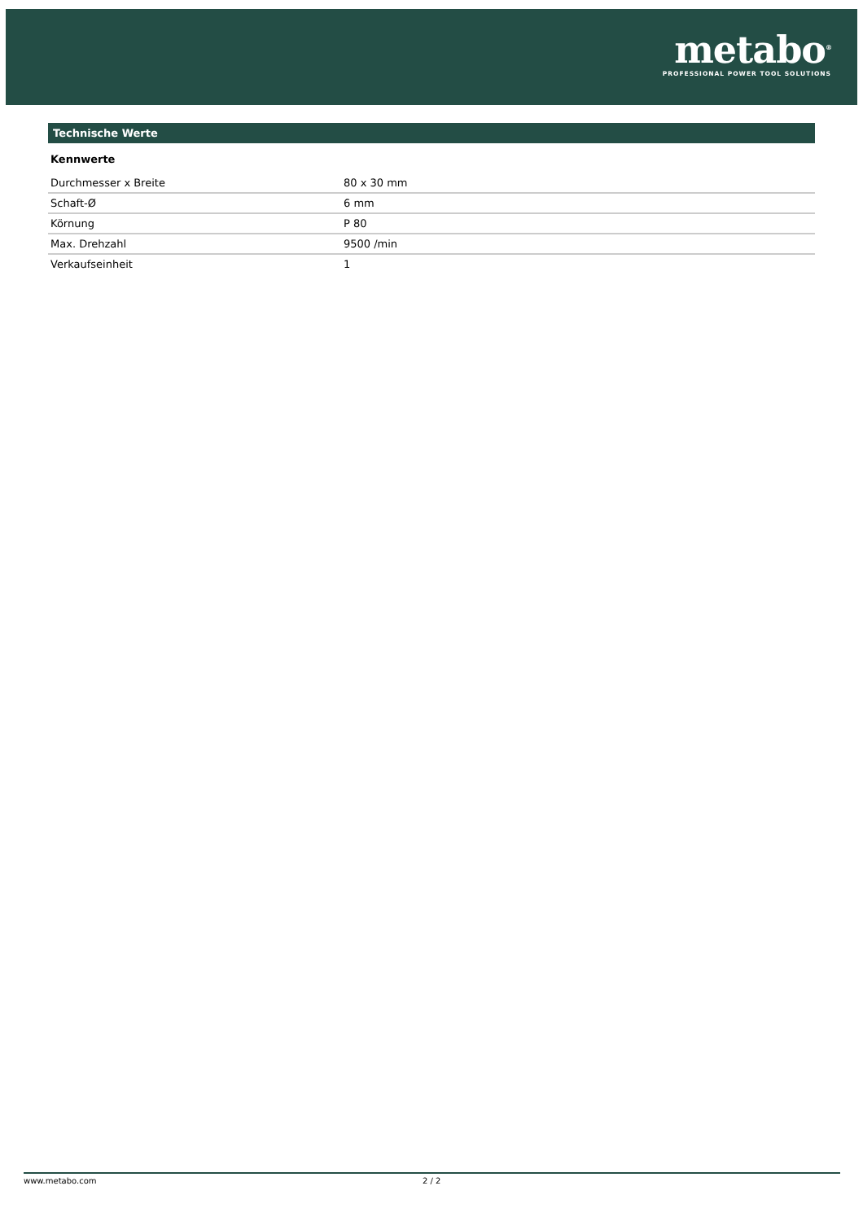metabo<sup>®</sup>
PROFESSIONAL POWER TOOL SOLUTIONS
Technische Werte
Kennwerte
| Durchmesser x Breite | 80 x 30 mm |
| Schaft-Ø | 6 mm |
| Körnung | P 80 |
| Max. Drehzahl | 9500 /min |
| Verkaufseinheit | 1 |
www.metabo.com 2 / 2